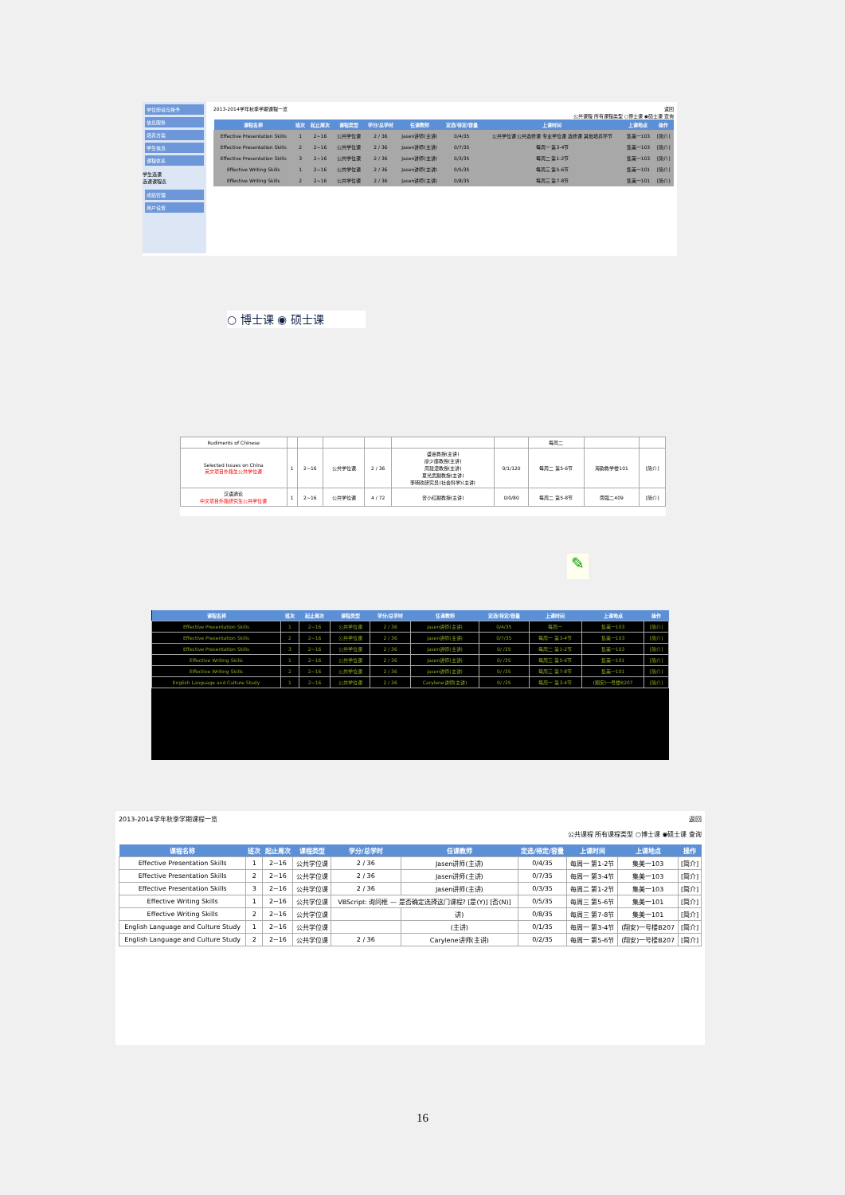学位申请与授予
信息服务
培养方案
学生信息
课程体系
学生选课
选课课程表
成绩管理
用户设置
2013-2014学年秋季学期课程一览 返回
公共课程 所有课程类型 ○博士课 ◉硕士课 查询
| 课程名称 | 班次 | 起止周次 | 课程类型 | 学分/总学时 | 任课教师 | 定选/待定/容量 | 上课时间 | 上课地点 | 操作 |
| --- | --- | --- | --- | --- | --- | --- | --- | --- | --- |
| Effective Presentation Skills | 1 | 2~16 | 公共学位课 | 2 / 36 | Jasen讲师(主讲) | 0/4/35 | 公共学位课 公共选修课 专业学位课 选修课 其他培养环节 | 集美一103 | [简介] |
| Effective Presentation Skills | 2 | 2~16 | 公共学位课 | 2 / 36 | Jasen讲师(主讲) | 0/7/35 | 每周一 第3-4节 | 集美一103 | [简介] |
| Effective Presentation Skills | 3 | 2~16 | 公共学位课 | 2 / 36 | Jasen讲师(主讲) | 0/3/35 | 每周二 第1-2节 | 集美一103 | [简介] |
| Effective Writing Skills | 1 | 2~16 | 公共学位课 | 2 / 36 | Jasen讲师(主讲) | 0/5/35 | 每周三 第5-6节 | 集美一101 | [简介] |
| Effective Writing Skills | 2 | 2~16 | 公共学位课 | 2 / 36 | Jasen讲师(主讲) | 0/8/35 | 每周三 第7-8节 | 集美一101 | [简介] |
○ 博士课 ◉ 硕士课
| Rudiments of Chinese | | | | | | | 每周二 | | |
| Selected Issues on China 英文项目外籍生公共学位课 | 1 | 2~16 | 公共学位课 | 2 / 36 | 盛嘉教授(主讲) 廖少廉教授(主讲) 周建漳教授(主讲) 夏光武副教授(主讲) 李明欢研究员(社会科学)(主讲) | 0/1/120 | 每周二 第5-6节 | 海韵教学楼101 | [简介] |
| 汉语通论 中文项目外籍研究生公共学位课 | 1 | 2~16 | 公共学位课 | 4 / 72 | 曾小红副教授(主讲) | 0/0/80 | 每周二 第5-8节 | 南强二409 | [简介] |
✎
| 课程名称 | 班次 | 起止周次 | 课程类型 | 学分/总学时 | 任课教师 | 定选/待定/容量 | 上课时间 | 上课地点 | 操作 |
| --- | --- | --- | --- | --- | --- | --- | --- | --- | --- |
| Effective Presentation Skills | 1 | 2~16 | 公共学位课 | 2 / 36 | Jasen讲师(主讲) | 0/4/35 | 每周一 | 集美一103 | [简介] |
| Effective Presentation Skills | 2 | 2~16 | 公共学位课 | 2 / 36 | Jasen讲师(主讲) | 0/7/35 | 每周一 第3-4节 | 集美一103 | [简介] |
| Effective Presentation Skills | 3 | 2~16 | 公共学位课 | 2 / 36 | Jasen讲师(主讲) | 0/ /35 | 每周二 第1-2节 | 集美一103 | [简介] |
| Effective Writing Skills | 1 | 2~16 | 公共学位课 | 2 / 36 | Jasen讲师(主讲) | 0/ /35 | 每周三 第5-6节 | 集美一101 | [简介] |
| Effective Writing Skills | 2 | 2~16 | 公共学位课 | 2 / 36 | Jasen讲师(主讲) | 0/ /35 | 每周三 第7-8节 | 集美一101 | [简介] |
| English Language and Culture Study | 1 | 2~16 | 公共学位课 | 2 / 36 | Carylene讲师(主讲) | 0/ /35 | 每周一 第3-4节 | (翔安)一号楼B207 | [简介] |
2013-2014学年秋季学期课程一览 返回
公共课程 所有课程类型 ○博士课 ◉硕士课 查询
| 课程名称 | 班次 | 起止周次 | 课程类型 | 学分/总学时 | 任课教师 | 定选/待定/容量 | 上课时间 | 上课地点 | 操作 |
| --- | --- | --- | --- | --- | --- | --- | --- | --- | --- |
| Effective Presentation Skills | 1 | 2~16 | 公共学位课 | 2 / 36 | Jasen讲师(主讲) | 0/4/35 | 每周一 第1-2节 | 集美一103 | [简介] |
| Effective Presentation Skills | 2 | 2~16 | 公共学位课 | 2 / 36 | Jasen讲师(主讲) | 0/7/35 | 每周一 第3-4节 | 集美一103 | [简介] |
| Effective Presentation Skills | 3 | 2~16 | 公共学位课 | 2 / 36 | Jasen讲师(主讲) | 0/3/35 | 每周二 第1-2节 | 集美一103 | [简介] |
| Effective Writing Skills | 1 | 2~16 | 公共学位课 | VBScript: 询问框 — 是否确定选择这门课程? [是(Y)] [否(N)] | | 0/5/35 | 每周三 第5-6节 | 集美一101 | [简介] |
| Effective Writing Skills | 2 | 2~16 | 公共学位课 | | 讲) | 0/8/35 | 每周三 第7-8节 | 集美一101 | [简介] |
| English Language and Culture Study | 1 | 2~16 | 公共学位课 | | (主讲) | 0/1/35 | 每周一 第3-4节 | (翔安)一号楼B207 | [简介] |
| English Language and Culture Study | 2 | 2~16 | 公共学位课 | 2 / 36 | Carylene讲师(主讲) | 0/2/35 | 每周一 第5-6节 | (翔安)一号楼B207 | [简介] |
16